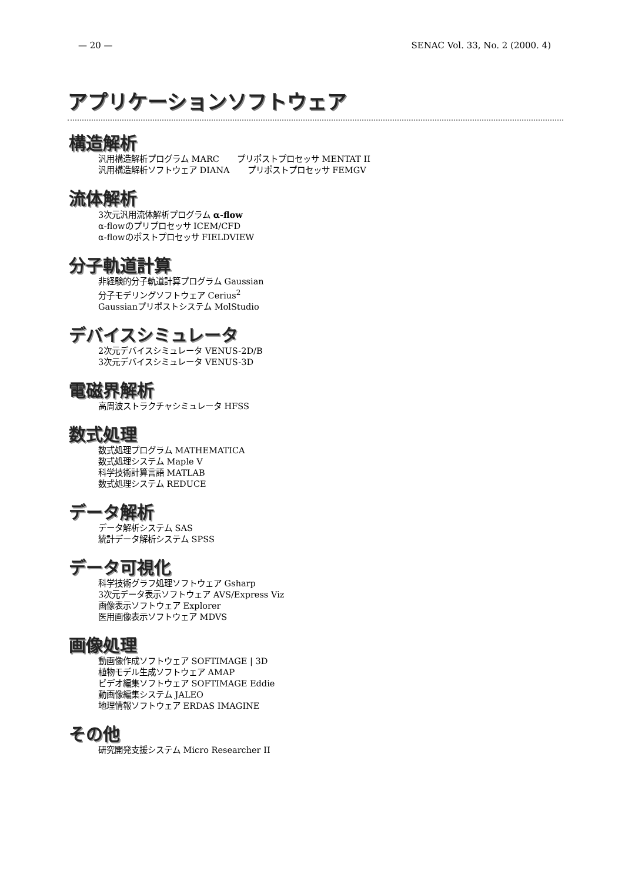— 20 — SENAC Vol. 33, No. 2 (2000. 4)
アプリケーションソフトウェア
構造解析
汎用構造解析プログラム MARC プリポストプロセッサ MENTAT II
汎用構造解析ソフトウェア DIANA プリポストプロセッサ FEMGV
流体解析
3次元汎用流体解析プログラム α-flow
α-flowのプリプロセッサ ICEM/CFD
α-flowのポストプロセッサ FIELDVIEW
分子軌道計算
非経験的分子軌道計算プログラム Gaussian
分子モデリングソフトウェア Cerius<sup>2</sup>
Gaussianプリポストシステム MolStudio
デバイスシミュレータ
2次元デバイスシミュレータ VENUS-2D/B
3次元デバイスシミュレータ VENUS-3D
電磁界解析
高周波ストラクチャシミュレータ HFSS
数式処理
数式処理プログラム MATHEMATICA
数式処理システム Maple V
科学技術計算言語 MATLAB
数式処理システム REDUCE
データ解析
データ解析システム SAS
統計データ解析システム SPSS
データ可視化
科学技術グラフ処理ソフトウェア Gsharp
3次元データ表示ソフトウェア AVS/Express Viz
画像表示ソフトウェア Explorer
医用画像表示ソフトウェア MDVS
画像処理
動画像作成ソフトウェア SOFTIMAGE | 3D
植物モデル生成ソフトウェア AMAP
ビデオ編集ソフトウェア SOFTIMAGE Eddie
動画像編集システム JALEO
地理情報ソフトウェア ERDAS IMAGINE
その他
研究開発支援システム Micro Researcher II